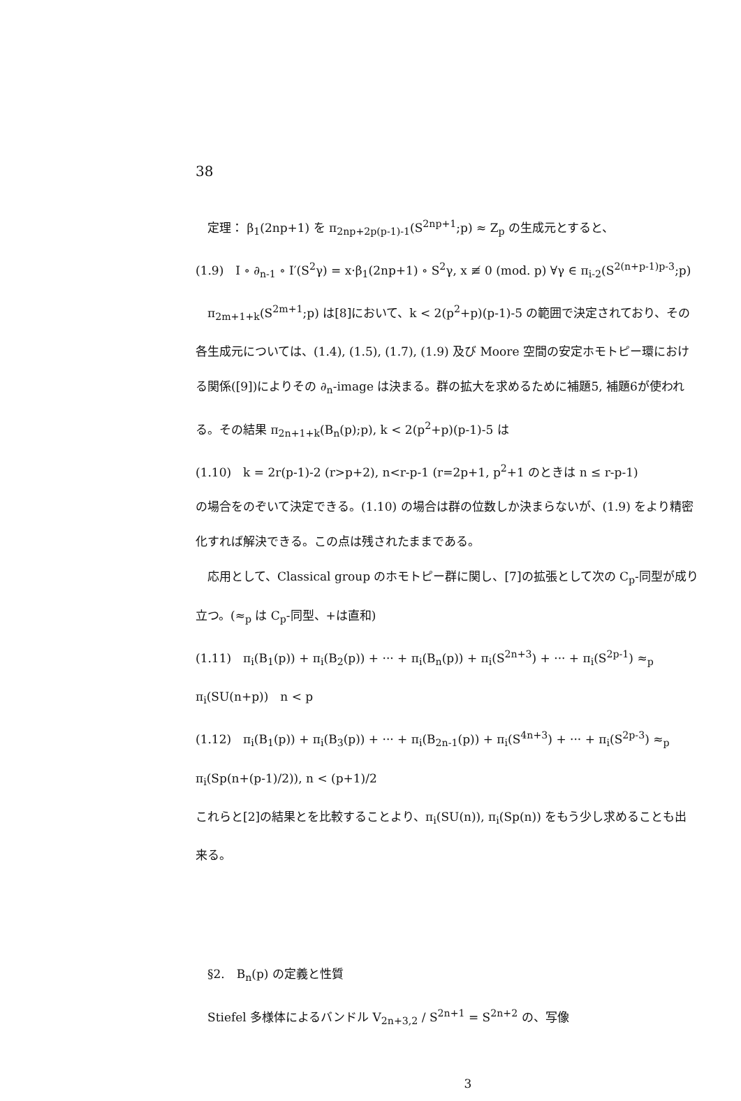38
　定理： β<sub>1</sub>(2np+1) を π<sub>2np+2p(p-1)-1</sub>(S<sup>2np+1</sup>;p) ≈ Z<sub>p</sub> の生成元とすると、
(1.9)　I ∘ ∂<sub>n-1</sub> ∘ I′(S<sup>2</sup>γ) = x·β<sub>1</sub>(2np+1) ∘ S<sup>2</sup>γ, x ≢ 0 (mod. p) ∀γ ∈ π<sub>i-2</sub>(S<sup>2(n+p-1)p-3</sup>;p)
　π<sub>2m+1+k</sub>(S<sup>2m+1</sup>;p) は[8]において、k < 2(p<sup>2</sup>+p)(p-1)-5 の範囲で決定されており、その各生成元については、(1.4), (1.5), (1.7), (1.9) 及び Moore 空間の安定ホモトピー環における関係([9])によりその ∂<sub>n</sub>-image は決まる。群の拡大を求めるために補題5, 補題6が使われる。その結果 π<sub>2n+1+k</sub>(B<sub>n</sub>(p);p), k < 2(p<sup>2</sup>+p)(p-1)-5 は
(1.10)　k = 2r(p-1)-2 (r>p+2), n<r-p-1 (r=2p+1, p<sup>2</sup>+1 のときは n ≤ r-p-1)
の場合をのぞいて決定できる。(1.10) の場合は群の位数しか決まらないが、(1.9) をより精密化すれば解決できる。この点は残されたままである。
　応用として、Classical group のホモトピー群に関し、[7]の拡張として次の C<sub>p</sub>-同型が成り立つ。(≈<sub>p</sub> は C<sub>p</sub>-同型、+は直和)
(1.11)　π<sub>i</sub>(B<sub>1</sub>(p)) + π<sub>i</sub>(B<sub>2</sub>(p)) + ··· + π<sub>i</sub>(B<sub>n</sub>(p)) + π<sub>i</sub>(S<sup>2n+3</sup>) + ··· + π<sub>i</sub>(S<sup>2p-1</sup>) ≈<sub>p</sub> π<sub>i</sub>(SU(n+p))　n < p
(1.12)　π<sub>i</sub>(B<sub>1</sub>(p)) + π<sub>i</sub>(B<sub>3</sub>(p)) + ··· + π<sub>i</sub>(B<sub>2n-1</sub>(p)) + π<sub>i</sub>(S<sup>4n+3</sup>) + ··· + π<sub>i</sub>(S<sup>2p-3</sup>) ≈<sub>p</sub> π<sub>i</sub>(Sp(n+(p-1)/2)), n < (p+1)/2
これらと[2]の結果とを比較することより、π<sub>i</sub>(SU(n)), π<sub>i</sub>(Sp(n)) をもう少し求めることも出来る。
　§2.　B<sub>n</sub>(p) の定義と性質
　Stiefel 多様体によるバンドル V<sub>2n+3,2</sub> / S<sup>2n+1</sup> = S<sup>2n+2</sup> の、写像
3